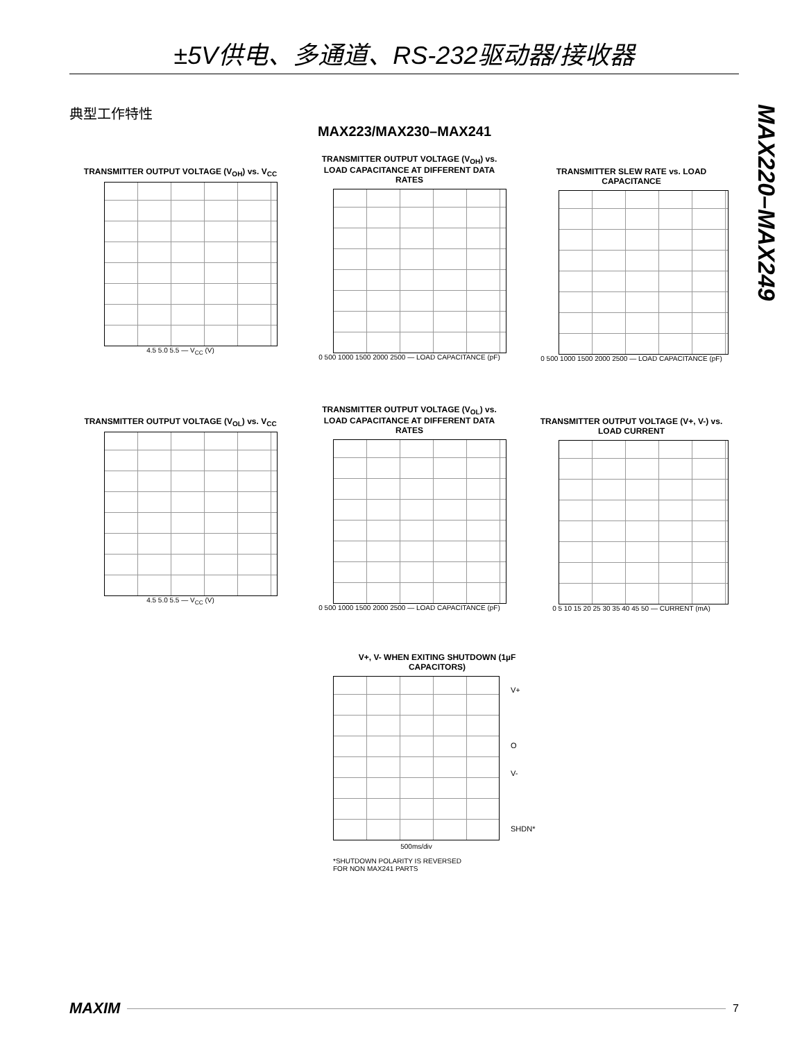±5V供电、多通道、RS-232驱动器/接收器
MAX220–MAX249
典型工作特性
MAX223/MAX230–MAX241
TRANSMITTER OUTPUT VOLTAGE (V<sub>OH</sub>) vs. V<sub>CC</sub>
4.5 5.0 5.5 — V<sub>CC</sub> (V)
TRANSMITTER OUTPUT VOLTAGE (V<sub>OH</sub>) vs. LOAD CAPACITANCE AT DIFFERENT DATA RATES
0 500 1000 1500 2000 2500 — LOAD CAPACITANCE (pF)
TRANSMITTER SLEW RATE vs. LOAD CAPACITANCE
0 500 1000 1500 2000 2500 — LOAD CAPACITANCE (pF)
TRANSMITTER OUTPUT VOLTAGE (V<sub>OL</sub>) vs. V<sub>CC</sub>
4.5 5.0 5.5 — V<sub>CC</sub> (V)
TRANSMITTER OUTPUT VOLTAGE (V<sub>OL</sub>) vs. LOAD CAPACITANCE AT DIFFERENT DATA RATES
0 500 1000 1500 2000 2500 — LOAD CAPACITANCE (pF)
TRANSMITTER OUTPUT VOLTAGE (V+, V-) vs. LOAD CURRENT
0 5 10 15 20 25 30 35 40 45 50 — CURRENT (mA)
V+, V- WHEN EXITING SHUTDOWN (1µF CAPACITORS)
V+
O
V-
SHDN*
500ms/div
*SHUTDOWN POLARITY IS REVERSED
FOR NON MAX241 PARTS
MAXIM 7